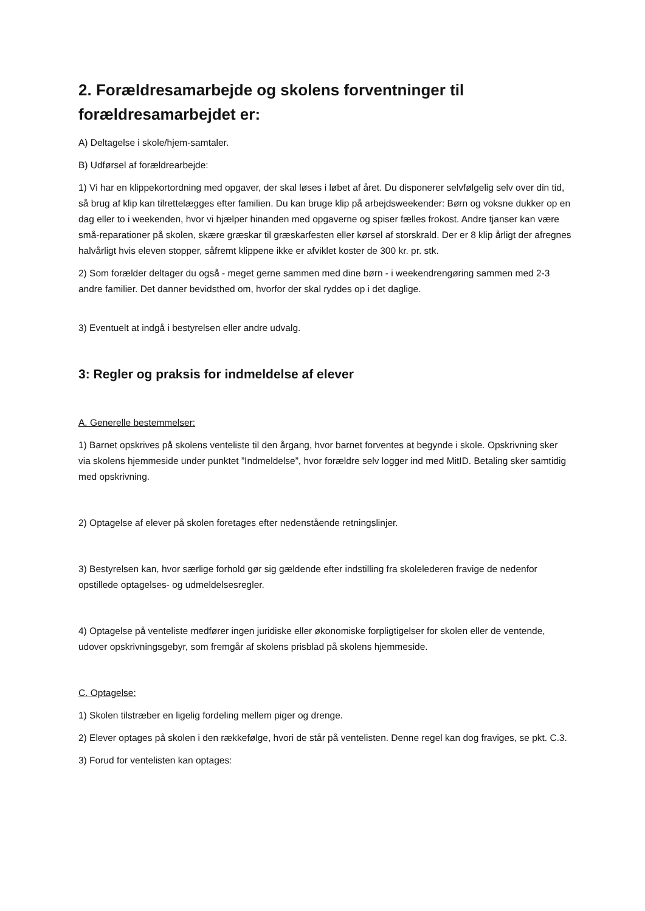2. Forældresamarbejde og skolens forventninger til forældresamarbejdet er:
A) Deltagelse i skole/hjem-samtaler.
B) Udførsel af forældrearbejde:
1) Vi har en klippekortordning med opgaver, der skal løses i løbet af året. Du disponerer selvfølgelig selv over din tid, så brug af klip kan tilrettelægges efter familien. Du kan bruge klip på arbejdsweekender: Børn og voksne dukker op en dag eller to i weekenden, hvor vi hjælper hinanden med opgaverne og spiser fælles frokost. Andre tjanser kan være små-reparationer på skolen, skære græskar til græskarfesten eller kørsel af storskrald. Der er 8 klip årligt der afregnes halvårligt hvis eleven stopper, såfremt klippene ikke er afviklet koster de 300 kr. pr. stk.
2) Som forælder deltager du også - meget gerne sammen med dine børn - i weekendrengøring sammen med 2-3 andre familier. Det danner bevidsthed om, hvorfor der skal ryddes op i det daglige.
3) Eventuelt at indgå i bestyrelsen eller andre udvalg.
3: Regler og praksis for indmeldelse af elever
A. Generelle bestemmelser:
1) Barnet opskrives på skolens venteliste til den årgang, hvor barnet forventes at begynde i skole. Opskrivning sker via skolens hjemmeside under punktet ”Indmeldelse”, hvor forældre selv logger ind med MitID. Betaling sker samtidig med opskrivning.
2) Optagelse af elever på skolen foretages efter nedenstående retningslinjer.
3) Bestyrelsen kan, hvor særlige forhold gør sig gældende efter indstilling fra skolelederen fravige de nedenfor opstillede optagelses- og udmeldelsesregler.
4) Optagelse på venteliste medfører ingen juridiske eller økonomiske forpligtigelser for skolen eller de ventende, udover opskrivningsgebyr, som fremgår af skolens prisblad på skolens hjemmeside.
C. Optagelse:
1) Skolen tilstræber en ligelig fordeling mellem piger og drenge.
2) Elever optages på skolen i den rækkefølge, hvori de står på ventelisten. Denne regel kan dog fraviges, se pkt. C.3.
3) Forud for ventelisten kan optages: